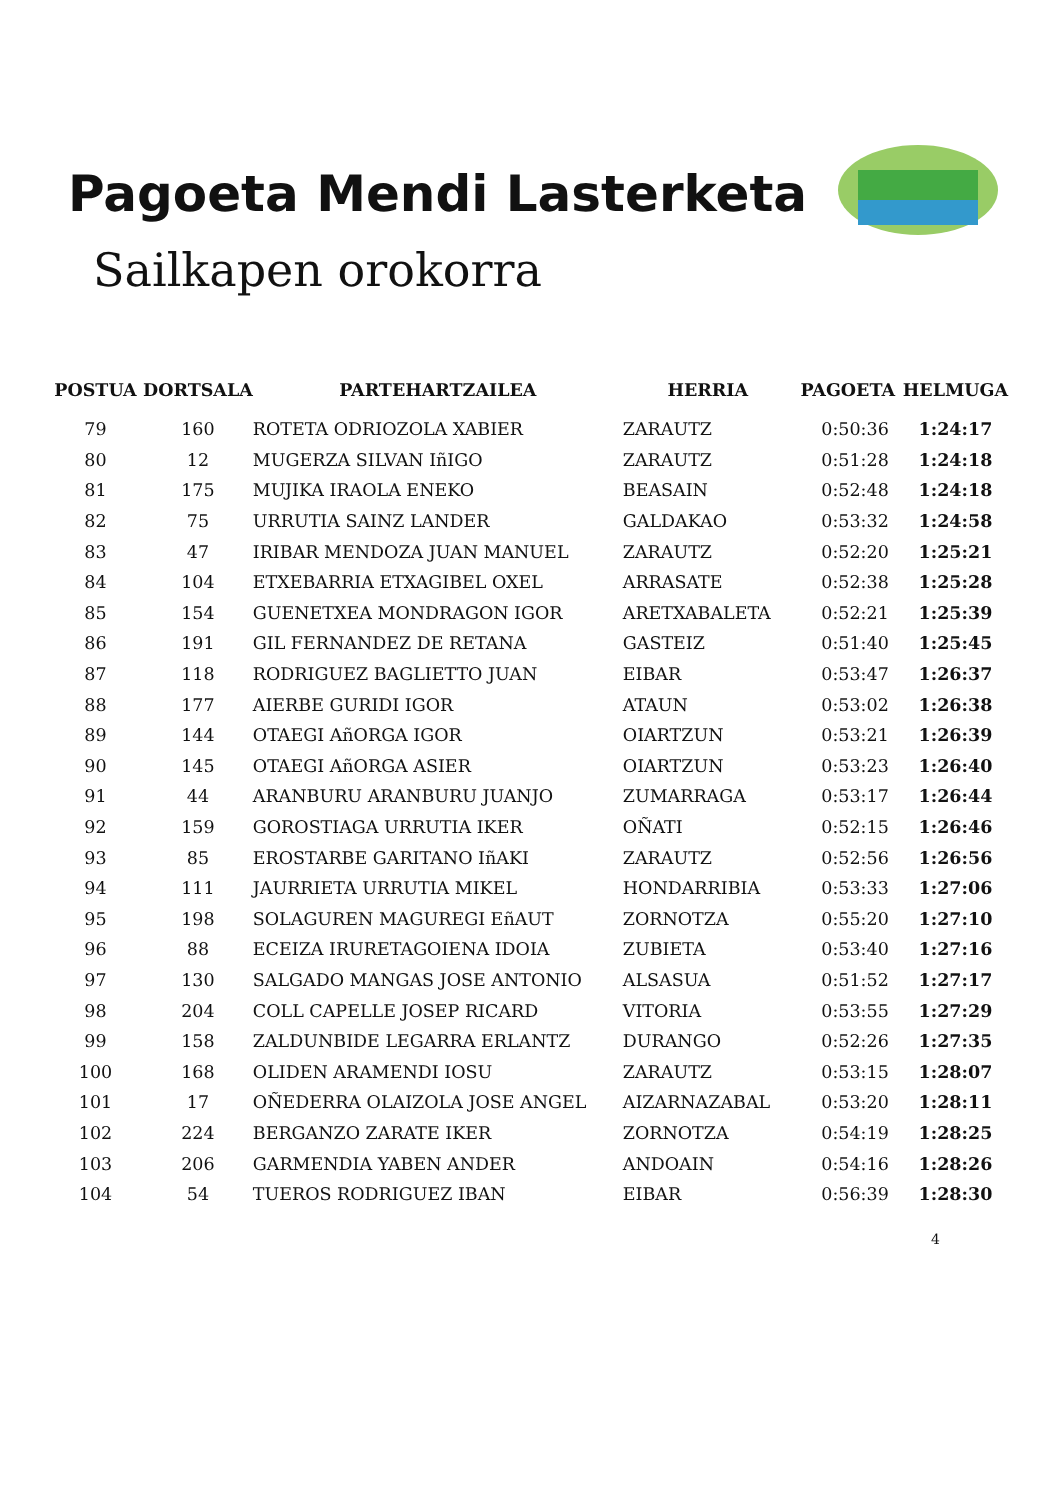Pagoeta Mendi Lasterketa
Sailkapen orokorra
| POSTUA | DORTSALA | PARTEHARTZAILEA | HERRIA | PAGOETA | HELMUGA |
| --- | --- | --- | --- | --- | --- |
| 79 | 160 | ROTETA ODRIOZOLA XABIER | ZARAUTZ | 0:50:36 | 1:24:17 |
| 80 | 12 | MUGERZA SILVAN IñIGO | ZARAUTZ | 0:51:28 | 1:24:18 |
| 81 | 175 | MUJIKA IRAOLA ENEKO | BEASAIN | 0:52:48 | 1:24:18 |
| 82 | 75 | URRUTIA SAINZ LANDER | GALDAKAO | 0:53:32 | 1:24:58 |
| 83 | 47 | IRIBAR MENDOZA JUAN MANUEL | ZARAUTZ | 0:52:20 | 1:25:21 |
| 84 | 104 | ETXEBARRIA ETXAGIBEL OXEL | ARRASATE | 0:52:38 | 1:25:28 |
| 85 | 154 | GUENETXEA MONDRAGON IGOR | ARETXABALETA | 0:52:21 | 1:25:39 |
| 86 | 191 | GIL FERNANDEZ DE RETANA | GASTEIZ | 0:51:40 | 1:25:45 |
| 87 | 118 | RODRIGUEZ BAGLIETTO JUAN | EIBAR | 0:53:47 | 1:26:37 |
| 88 | 177 | AIERBE GURIDI IGOR | ATAUN | 0:53:02 | 1:26:38 |
| 89 | 144 | OTAEGI AñORGA IGOR | OIARTZUN | 0:53:21 | 1:26:39 |
| 90 | 145 | OTAEGI AñORGA ASIER | OIARTZUN | 0:53:23 | 1:26:40 |
| 91 | 44 | ARANBURU ARANBURU JUANJO | ZUMARRAGA | 0:53:17 | 1:26:44 |
| 92 | 159 | GOROSTIAGA URRUTIA IKER | OÑATI | 0:52:15 | 1:26:46 |
| 93 | 85 | EROSTARBE GARITANO IñAKI | ZARAUTZ | 0:52:56 | 1:26:56 |
| 94 | 111 | JAURRIETA URRUTIA MIKEL | HONDARRIBIA | 0:53:33 | 1:27:06 |
| 95 | 198 | SOLAGUREN MAGUREGI EñAUT | ZORNOTZA | 0:55:20 | 1:27:10 |
| 96 | 88 | ECEIZA IRURETAGOIENA IDOIA | ZUBIETA | 0:53:40 | 1:27:16 |
| 97 | 130 | SALGADO MANGAS JOSE ANTONIO | ALSASUA | 0:51:52 | 1:27:17 |
| 98 | 204 | COLL CAPELLE JOSEP RICARD | VITORIA | 0:53:55 | 1:27:29 |
| 99 | 158 | ZALDUNBIDE LEGARRA ERLANTZ | DURANGO | 0:52:26 | 1:27:35 |
| 100 | 168 | OLIDEN ARAMENDI IOSU | ZARAUTZ | 0:53:15 | 1:28:07 |
| 101 | 17 | OÑEDERRA OLAIZOLA JOSE ANGEL | AIZARNAZABAL | 0:53:20 | 1:28:11 |
| 102 | 224 | BERGANZO ZARATE IKER | ZORNOTZA | 0:54:19 | 1:28:25 |
| 103 | 206 | GARMENDIA YABEN ANDER | ANDOAIN | 0:54:16 | 1:28:26 |
| 104 | 54 | TUEROS RODRIGUEZ IBAN | EIBAR | 0:56:39 | 1:28:30 |
4